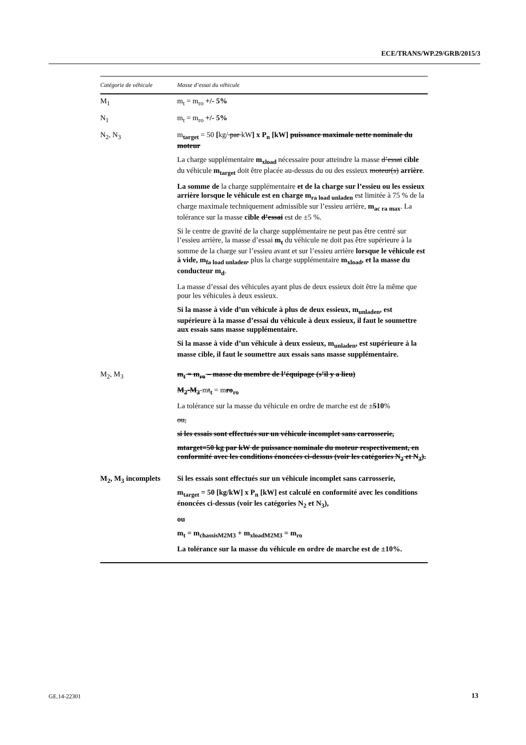ECE/TRANS/WP.29/GRB/2015/3
| Catégorie de véhicule | Masse d’essai du véhicule |
| --- | --- |
| M<sub>1</sub> | m<sub>t</sub> = m<sub>ro</sub> +/- 5% |
| N<sub>1</sub> | m<sub>t</sub> = m<sub>ro</sub> +/- 5% |
| N<sub>2</sub>, N<sub>3</sub> | m<sub>target</sub> = 50 [ kg/ par kW ] x P<sub>n</sub> [kW] puissance maximale nette nominale du moteur La charge supplémentaire m<sub>xload</sub> nécessaire pour atteindre la masse d’essai cible du véhicule m<sub>target</sub> doit être placée au-dessus du ou des essieux moteur(s) arrière . La somme de la charge supplémentaire et de la charge sur l’essieu ou les essieux arrière lorsque le véhicule est en charge m<sub>ra load unladen</sub> est limitée à 75 % de la charge maximale techniquement admissible sur l’essieu arrière, m<sub>ac ra max</sub> . La tolérance sur la masse cible d’essai est de ±5 %. Si le centre de gravité de la charge supplémentaire ne peut pas être centré sur l’essieu arrière, la masse d’essai m<sub>t</sub> du véhicule ne doit pas être supérieure à la somme de la charge sur l’essieu avant et sur l’essieu arrière lorsque le véhicule est à vide, m<sub>fa load unladen</sub>, plus la charge supplémentaire m<sub>xload</sub>, et la masse du conducteur m<sub>d</sub> . La masse d’essai des véhicules ayant plus de deux essieux doit être la même que pour les véhicules à deux essieux. Si la masse à vide d’un véhicule à plus de deux essieux, m<sub>unladen</sub>, est supérieure à la masse d’essai du véhicule à deux essieux, il faut le soumettre aux essais sans masse supplémentaire. Si la masse à vide d’un véhicule à deux essieux, m<sub>unladen</sub>, est supérieure à la masse cible, il faut le soumettre aux essais sans masse supplémentaire. |
| M<sub>2</sub>, M<sub>3</sub> | m<sub>t</sub> = m<sub>ro</sub> – masse du membre de l’équipage (s’il y a lieu) M<sub>2</sub>-M<sub>3</sub> -m t<sub>t</sub> = m ro<sub>ro</sub> La tolérance sur la masse du véhicule en ordre de marche est de ± 5 10 % ou, si les essais sont effectués sur un véhicule incomplet sans carrosserie, mtarget=50 kg par kW de puissance nominale du moteur respectivement, en conformité avec les conditions énoncées ci-dessus (voir les catégories N<sub>2</sub> et N<sub>3</sub>). |
| M<sub>2</sub>, M<sub>3</sub> incomplets | Si les essais sont effectués sur un véhicule incomplet sans carrosserie, m<sub>target</sub> = 50 [kg/kW] x P<sub>n</sub> [kW] est calculé en conformité avec les conditions énoncées ci-dessus (voir les catégories N<sub>2</sub> et N<sub>3</sub>), ou m<sub>t</sub> = m<sub>chassisM2M3</sub> + m<sub>xloadM2M3</sub> = m<sub>ro</sub> La tolérance sur la masse du véhicule en ordre de marche est de ±10%. |
GE.14-22301 13